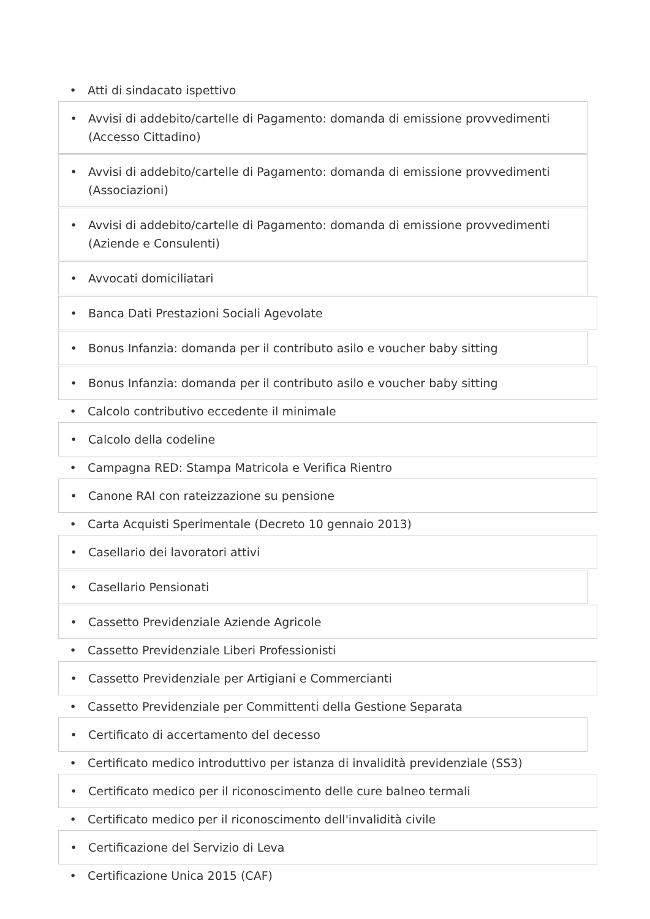• Atti di sindacato ispettivo
• Avvisi di addebito/cartelle di Pagamento: domanda di emissione provvedimenti (Accesso Cittadino)
• Avvisi di addebito/cartelle di Pagamento: domanda di emissione provvedimenti (Associazioni)
• Avvisi di addebito/cartelle di Pagamento: domanda di emissione provvedimenti (Aziende e Consulenti)
• Avvocati domiciliatari
• Banca Dati Prestazioni Sociali Agevolate
• Bonus Infanzia: domanda per il contributo asilo e voucher baby sitting
• Bonus Infanzia: domanda per il contributo asilo e voucher baby sitting
• Calcolo contributivo eccedente il minimale
• Calcolo della codeline
• Campagna RED: Stampa Matricola e Verifica Rientro
• Canone RAI con rateizzazione su pensione
• Carta Acquisti Sperimentale (Decreto 10 gennaio 2013)
• Casellario dei lavoratori attivi
• Casellario Pensionati
• Cassetto Previdenziale Aziende Agricole
• Cassetto Previdenziale Liberi Professionisti
• Cassetto Previdenziale per Artigiani e Commercianti
• Cassetto Previdenziale per Committenti della Gestione Separata
• Certificato di accertamento del decesso
• Certificato medico introduttivo per istanza di invalidità previdenziale (SS3)
• Certificato medico per il riconoscimento delle cure balneo termali
• Certificato medico per il riconoscimento dell'invalidità civile
• Certificazione del Servizio di Leva
• Certificazione Unica 2015 (CAF)